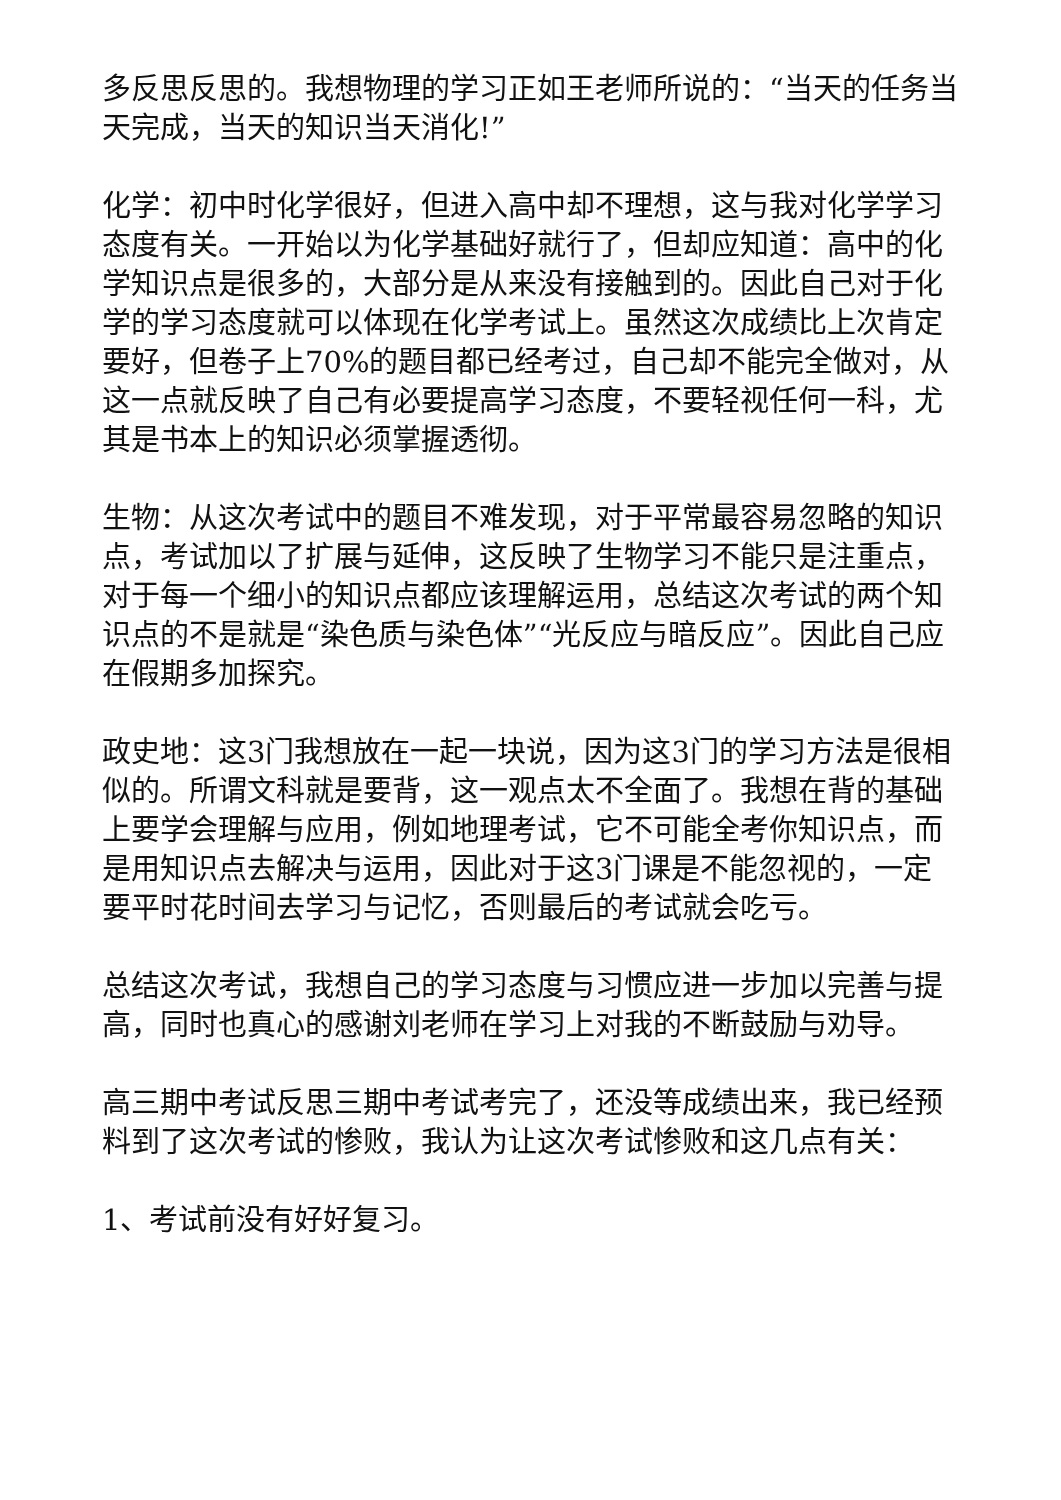多反思反思的。我想物理的学习正如王老师所说的：“当天的任务当天完成，当天的知识当天消化!”
化学：初中时化学很好，但进入高中却不理想，这与我对化学学习态度有关。一开始以为化学基础好就行了，但却应知道：高中的化学知识点是很多的，大部分是从来没有接触到的。因此自己对于化学的学习态度就可以体现在化学考试上。虽然这次成绩比上次肯定要好，但卷子上70%的题目都已经考过，自己却不能完全做对，从这一点就反映了自己有必要提高学习态度，不要轻视任何一科，尤其是书本上的知识必须掌握透彻。
生物：从这次考试中的题目不难发现，对于平常最容易忽略的知识点，考试加以了扩展与延伸，这反映了生物学习不能只是注重点，对于每一个细小的知识点都应该理解运用，总结这次考试的两个知识点的不是就是“染色质与染色体”“光反应与暗反应”。因此自己应在假期多加探究。
政史地：这3门我想放在一起一块说，因为这3门的学习方法是很相似的。所谓文科就是要背，这一观点太不全面了。我想在背的基础上要学会理解与应用，例如地理考试，它不可能全考你知识点，而是用知识点去解决与运用，因此对于这3门课是不能忽视的，一定要平时花时间去学习与记忆，否则最后的考试就会吃亏。
总结这次考试，我想自己的学习态度与习惯应进一步加以完善与提高，同时也真心的感谢刘老师在学习上对我的不断鼓励与劝导。
高三期中考试反思三期中考试考完了，还没等成绩出来，我已经预料到了这次考试的惨败，我认为让这次考试惨败和这几点有关：
1、考试前没有好好复习。